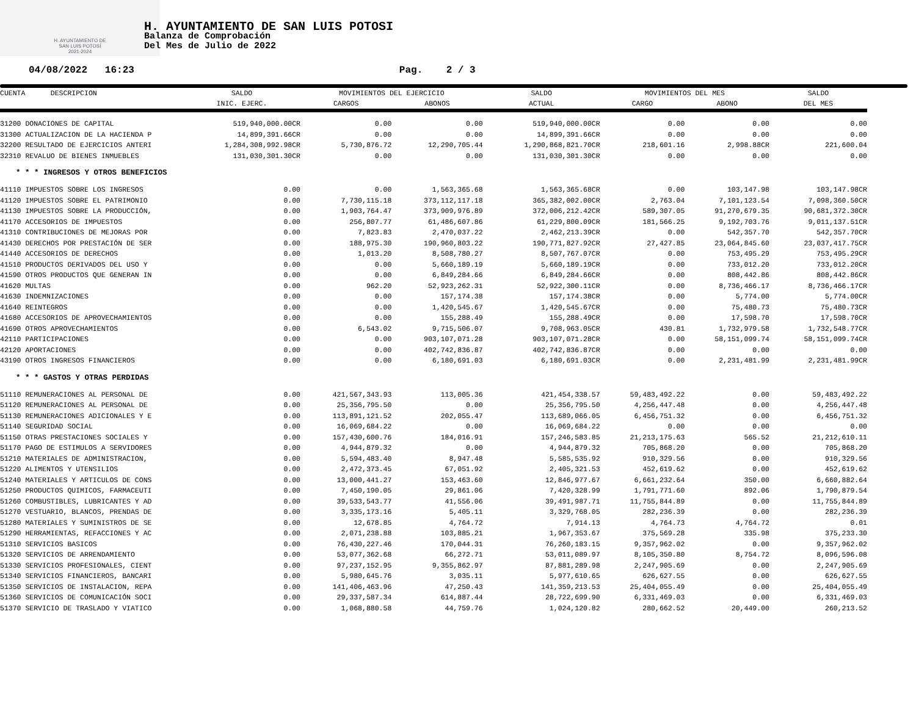H. AYUNTAMIENTO DE
SAN LUIS POTOSÍ
2021-2024
H. AYUNTAMIENTO DE SAN LUIS POTOSI
Balanza de Comprobación
Del Mes de Julio de 2022
04/08/2022 16:23 Pag. 2 / 3
| CUENTA DESCRIPCION | SALDO | MOVIMIENTOS DEL EJERCICIO | | SALDO | MOVIMIENTOS DEL MES | | SALDO |
| --- | --- | --- | --- | --- | --- | --- | --- |
| | INIC. EJERC. | CARGOS | ABONOS | ACTUAL | CARGO | ABONO | DEL MES |
| 31200 DONACIONES DE CAPITAL | 519,940,000.00CR | 0.00 | 0.00 | 519,940,000.00CR | 0.00 | 0.00 | 0.00 |
| 31300 ACTUALIZACION DE LA HACIENDA P | 14,899,391.66CR | 0.00 | 0.00 | 14,899,391.66CR | 0.00 | 0.00 | 0.00 |
| 32200 RESULTADO DE EJERCICIOS ANTERI | 1,284,308,992.98CR | 5,730,876.72 | 12,290,705.44 | 1,290,868,821.70CR | 218,601.16 | 2,998.88CR | 221,600.04 |
| 32310 REVALUO DE BIENES INMUEBLES | 131,030,301.30CR | 0.00 | 0.00 | 131,030,301.30CR | 0.00 | 0.00 | 0.00 |
| * * * INGRESOS Y OTROS BENEFICIOS | | | | | | | |
| 41110 IMPUESTOS SOBRE LOS INGRESOS | 0.00 | 0.00 | 1,563,365.68 | 1,563,365.68CR | 0.00 | 103,147.98 | 103,147.98CR |
| 41120 IMPUESTOS SOBRE EL PATRIMONIO | 0.00 | 7,730,115.18 | 373,112,117.18 | 365,382,002.00CR | 2,763.04 | 7,101,123.54 | 7,098,360.50CR |
| 41130 IMPUESTOS SOBRE LA PRODUCCIÓN, | 0.00 | 1,903,764.47 | 373,909,976.89 | 372,006,212.42CR | 589,307.05 | 91,270,679.35 | 90,681,372.30CR |
| 41170 ACCESORIOS DE IMPUESTOS | 0.00 | 256,807.77 | 61,486,607.86 | 61,229,800.09CR | 181,566.25 | 9,192,703.76 | 9,011,137.51CR |
| 41310 CONTRIBUCIONES DE MEJORAS POR | 0.00 | 7,823.83 | 2,470,037.22 | 2,462,213.39CR | 0.00 | 542,357.70 | 542,357.70CR |
| 41430 DERECHOS POR PRESTACIÓN DE SER | 0.00 | 188,975.30 | 190,960,803.22 | 190,771,827.92CR | 27,427.85 | 23,064,845.60 | 23,037,417.75CR |
| 41440 ACCESORIOS DE DERECHOS | 0.00 | 1,013.20 | 8,508,780.27 | 8,507,767.07CR | 0.00 | 753,495.29 | 753,495.29CR |
| 41510 PRODUCTOS DERIVADOS DEL USO Y | 0.00 | 0.00 | 5,660,189.19 | 5,660,189.19CR | 0.00 | 733,012.20 | 733,012.20CR |
| 41590 OTROS PRODUCTOS QUE GENERAN IN | 0.00 | 0.00 | 6,849,284.66 | 6,849,284.66CR | 0.00 | 808,442.86 | 808,442.86CR |
| 41620 MULTAS | 0.00 | 962.20 | 52,923,262.31 | 52,922,300.11CR | 0.00 | 8,736,466.17 | 8,736,466.17CR |
| 41630 INDEMNIZACIONES | 0.00 | 0.00 | 157,174.38 | 157,174.38CR | 0.00 | 5,774.00 | 5,774.00CR |
| 41640 REINTEGROS | 0.00 | 0.00 | 1,420,545.67 | 1,420,545.67CR | 0.00 | 75,480.73 | 75,480.73CR |
| 41680 ACCESORIOS DE APROVECHAMIENTOS | 0.00 | 0.00 | 155,288.49 | 155,288.49CR | 0.00 | 17,598.70 | 17,598.70CR |
| 41690 OTROS APROVECHAMIENTOS | 0.00 | 6,543.02 | 9,715,506.07 | 9,708,963.05CR | 430.81 | 1,732,979.58 | 1,732,548.77CR |
| 42110 PARTICIPACIONES | 0.00 | 0.00 | 903,107,071.28 | 903,107,071.28CR | 0.00 | 58,151,099.74 | 58,151,099.74CR |
| 42120 APORTACIONES | 0.00 | 0.00 | 402,742,836.87 | 402,742,836.87CR | 0.00 | 0.00 | 0.00 |
| 43190 OTROS INGRESOS FINANCIEROS | 0.00 | 0.00 | 6,180,691.03 | 6,180,691.03CR | 0.00 | 2,231,481.99 | 2,231,481.99CR |
| * * * GASTOS Y OTRAS PERDIDAS | | | | | | | |
| 51110 REMUNERACIONES AL PERSONAL DE | 0.00 | 421,567,343.93 | 113,005.36 | 421,454,338.57 | 59,483,492.22 | 0.00 | 59,483,492.22 |
| 51120 REMUNERACIONES AL PERSONAL DE | 0.00 | 25,356,795.50 | 0.00 | 25,356,795.50 | 4,256,447.48 | 0.00 | 4,256,447.48 |
| 51130 REMUNERACIONES ADICIONALES Y E | 0.00 | 113,891,121.52 | 202,055.47 | 113,689,066.05 | 6,456,751.32 | 0.00 | 6,456,751.32 |
| 51140 SEGURIDAD SOCIAL | 0.00 | 16,069,684.22 | 0.00 | 16,069,684.22 | 0.00 | 0.00 | 0.00 |
| 51150 OTRAS PRESTACIONES SOCIALES Y | 0.00 | 157,430,600.76 | 184,016.91 | 157,246,583.85 | 21,213,175.63 | 565.52 | 21,212,610.11 |
| 51170 PAGO DE ESTIMULOS A SERVIDORES | 0.00 | 4,944,879.32 | 0.00 | 4,944,879.32 | 705,868.20 | 0.00 | 705,868.20 |
| 51210 MATERIALES DE ADMINISTRACION, | 0.00 | 5,594,483.40 | 8,947.48 | 5,585,535.92 | 910,329.56 | 0.00 | 910,329.56 |
| 51220 ALIMENTOS Y UTENSILIOS | 0.00 | 2,472,373.45 | 67,051.92 | 2,405,321.53 | 452,619.62 | 0.00 | 452,619.62 |
| 51240 MATERIALES Y ARTICULOS DE CONS | 0.00 | 13,000,441.27 | 153,463.60 | 12,846,977.67 | 6,661,232.64 | 350.00 | 6,660,882.64 |
| 51250 PRODUCTOS QUIMICOS, FARMACEUTI | 0.00 | 7,450,190.05 | 29,861.06 | 7,420,328.99 | 1,791,771.60 | 892.06 | 1,790,879.54 |
| 51260 COMBUSTIBLES, LUBRICANTES Y AD | 0.00 | 39,533,543.77 | 41,556.06 | 39,491,987.71 | 11,755,844.89 | 0.00 | 11,755,844.89 |
| 51270 VESTUARIO, BLANCOS, PRENDAS DE | 0.00 | 3,335,173.16 | 5,405.11 | 3,329,768.05 | 282,236.39 | 0.00 | 282,236.39 |
| 51280 MATERIALES Y SUMINISTROS DE SE | 0.00 | 12,678.85 | 4,764.72 | 7,914.13 | 4,764.73 | 4,764.72 | 0.01 |
| 51290 HERRAMIENTAS, REFACCIONES Y AC | 0.00 | 2,071,238.88 | 103,885.21 | 1,967,353.67 | 375,569.28 | 335.98 | 375,233.30 |
| 51310 SERVICIOS BASICOS | 0.00 | 76,430,227.46 | 170,044.31 | 76,260,183.15 | 9,357,962.02 | 0.00 | 9,357,962.02 |
| 51320 SERVICIOS DE ARRENDAMIENTO | 0.00 | 53,077,362.68 | 66,272.71 | 53,011,089.97 | 8,105,350.80 | 8,754.72 | 8,096,596.08 |
| 51330 SERVICIOS PROFESIONALES, CIENT | 0.00 | 97,237,152.95 | 9,355,862.97 | 87,881,289.98 | 2,247,905.69 | 0.00 | 2,247,905.69 |
| 51340 SERVICIOS FINANCIEROS, BANCARI | 0.00 | 5,980,645.76 | 3,035.11 | 5,977,610.65 | 626,627.55 | 0.00 | 626,627.55 |
| 51350 SERVICIOS DE INSTALACION, REPA | 0.00 | 141,406,463.96 | 47,250.43 | 141,359,213.53 | 25,404,055.49 | 0.00 | 25,404,055.49 |
| 51360 SERVICIOS DE COMUNICACIÓN SOCI | 0.00 | 29,337,587.34 | 614,887.44 | 28,722,699.90 | 6,331,469.03 | 0.00 | 6,331,469.03 |
| 51370 SERVICIO DE TRASLADO Y VIATICO | 0.00 | 1,068,880.58 | 44,759.76 | 1,024,120.82 | 280,662.52 | 20,449.00 | 260,213.52 |